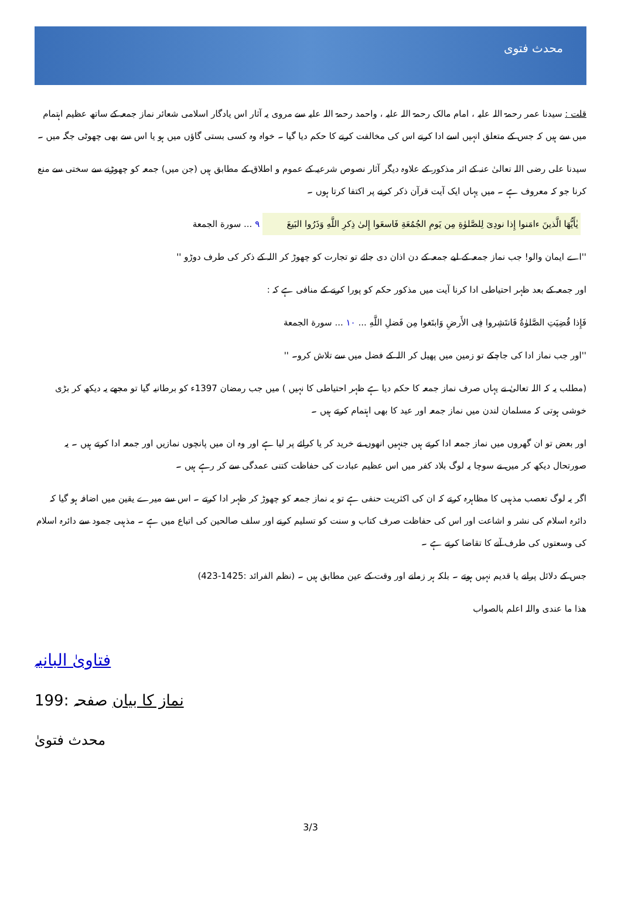محدث فتوی
قلت : سیدنا عمر رحمۃ اللہ علیہ ، امام مالک رحمۃ اللہ علیہ ، واحمد رحمۃ اللہ علیہ سے مروی یہ آثار اس یادگار اسلامی شعائر نماز جمعہ کے ساتھ عظیم اہتمام میں سے ہیں کہ جس کے متعلق انہیں اسے ادا کرنے اس کی مخالفت کرنے کا حکم دیا گیا ۔ خواہ وہ کسی بستی گاؤں میں ہو یا اس سے بھی چھوٹی جگہ میں ۔
سیدنا علی رضی اللہ تعالیٰ عنہ کے اثر مذکور کے علاوہ دیگر آثار نصوص شرعیہ کے عموم و اطلاق کے مطابق ہیں (جن میں) جمعہ کو چھوڑنے سے سختی سے منع کرنا جو کہ معروف ہے ۔ میں یہاں ایک آیت قرآن ذکر کرنے پر اکتفا کرتا ہوں ۔
يٰأَيُّهَا الَّذينَ ءامَنوا إِذا نودِىَ لِلصَّلوٰةِ مِن يَومِ الجُمُعَةِ فَاسعَوا إِلىٰ ذِكرِ اللَّهِ وَذَرُوا البَيعَ ٩ ... سورة الجمعة
''اے ایمان والو! جب نماز جمعہ کے لیے جمعہ کے دن اذان دی جائے تو تجارت کو چھوڑ کر اللہ کے ذکر کی طرف دوڑو ''
اور جمعہ کے بعد ظہر احتیاطی ادا کرنا آیت میں مذکور حکم کو پورا کرنے کے منافی ہے کہ :
فَإِذا قُضِيَتِ الصَّلوٰةُ فَانتَشِروا فِى الأَرضِ وَابتَغوا مِن فَضلِ اللَّهِ ... ١٠ ... سورة الجمعة
''اور جب نماز ادا کی جاچکے تو زمین میں پھیل کر اللہ کے فضل میں سے تلاش کرو۔ ''
(مطلب یہ کہ اللہ تعالیٰ نے یہاں صرف نماز جمعہ کا حکم دیا ہے ظہر احتیاطی کا نہیں ) میں جب رمضان 1397ء کو برطانیہ گیا تو مجھے یہ دیکھ کر بڑی خوشی ہوتی کہ مسلمان لندن میں نماز جمعہ اور عید کا بھی اہتمام کرتے ہیں ۔
اور بعض تو ان گھروں میں نماز جمعہ ادا کرتے ہیں جنہیں انھوں نے خرید کر یا کرائے پر لیا ہے اور وہ ان میں پانچوں نمازیں اور جمعہ ادا کرتے ہیں ۔ یہ صورتحال دیکھ کر میں نے سوچا یہ لوگ بلاد کفر میں اس عظیم عبادت کی حفاظت کتنی عمدگی سے کر رہے ہیں ۔
اگر یہ لوگ تعصب مذہبی کا مظاہرہ کرتے کہ ان کی اکثریت حنفی ہے تو یہ نماز جمعہ کو چھوڑ کر ظہر ادا کرتے ۔ اس سے میرے یقین میں اضافہ ہو گیا کہ دائرہ اسلام کی نشر و اشاعت اور اس کی حفاظت صرف کتاب و سنت کو تسلیم کرنے اور سلف صالحین کی اتباع میں ہے ۔ مذہبی جمود سے دائرہ اسلام کی وسعتوں کی طرف آنے کا تقاضا کرتے ہے ۔
جس کے دلائل پرانے یا قدیم نہیں ہوتے ۔ بلکہ ہر زمانے اور وقت کے عین مطابق ہیں ۔ (نظم الفرائد :1425-423)
ھذا ما عندی واللہ اعلم بالصواب
فتاویٰ البانیہ
نماز کا بیان صفحہ :199
محدث فتویٰ
3/3